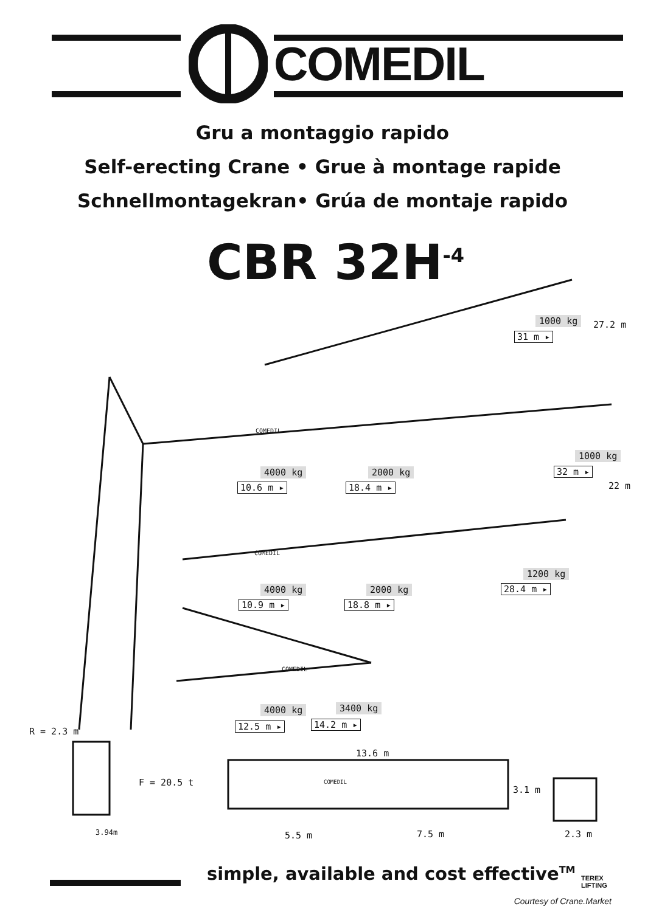COMEDIL
Gru a montaggio rapido
Self-erecting Crane • Grue à montage rapide
Schnellmontagekran• Grúa de montaje rapido
CBR 32H<sup>-4</sup>
1000 kg
31 m ▸
27.2 m
1000 kg
32 m ▸
22 m
COMEDIL
4000 kg
10.6 m ▸
2000 kg
18.4 m ▸
COMEDIL
1200 kg
28.4 m ▸
4000 kg
10.9 m ▸
2000 kg
18.8 m ▸
COMEDIL
4000 kg
12.5 m ▸
3400 kg
14.2 m ▸
R = 2.3 m
F = 20.5 t
13.6 m
COMEDIL
3.1 m
3.94m 5.5 m 7.5 m 2.3 m
simple, available and cost effective<sup>TM</sup>
TEREX
LIFTING
Courtesy of Crane.Market